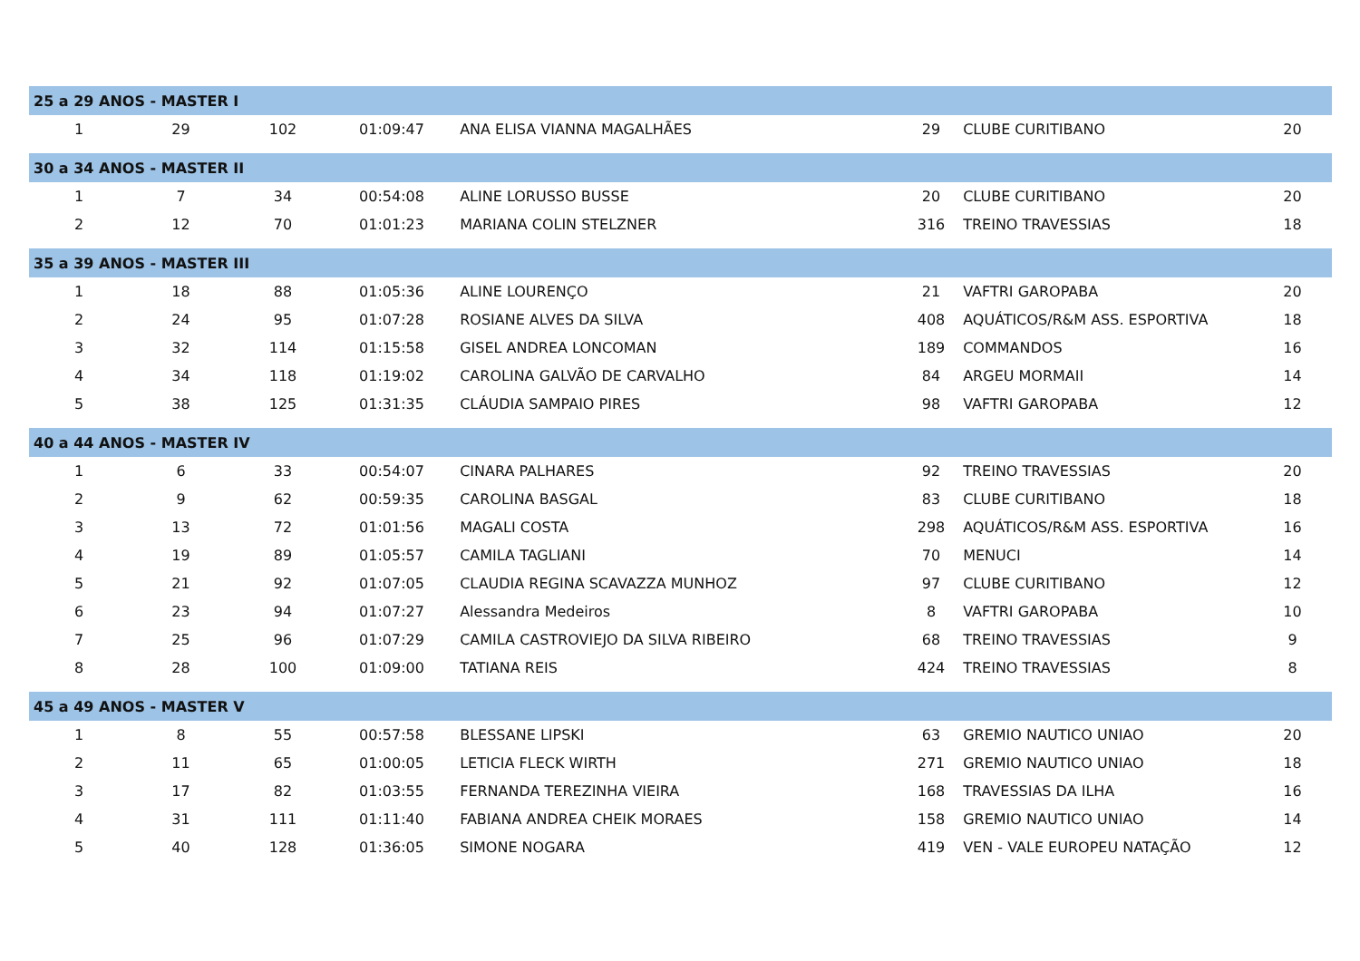| 25 a 29 ANOS - MASTER I | | | | | | | |
| 1 | 29 | 102 | 01:09:47 | ANA ELISA VIANNA MAGALHÃES | 29 | CLUBE CURITIBANO | 20 |
| 30 a 34 ANOS - MASTER II | | | | | | | |
| 1 | 7 | 34 | 00:54:08 | ALINE LORUSSO BUSSE | 20 | CLUBE CURITIBANO | 20 |
| 2 | 12 | 70 | 01:01:23 | MARIANA COLIN STELZNER | 316 | TREINO TRAVESSIAS | 18 |
| 35 a 39 ANOS - MASTER III | | | | | | | |
| 1 | 18 | 88 | 01:05:36 | ALINE LOURENÇO | 21 | VAFTRI GAROPABA | 20 |
| 2 | 24 | 95 | 01:07:28 | ROSIANE ALVES DA SILVA | 408 | AQUÁTICOS/R&M ASS. ESPORTIVA | 18 |
| 3 | 32 | 114 | 01:15:58 | GISEL ANDREA LONCOMAN | 189 | COMMANDOS | 16 |
| 4 | 34 | 118 | 01:19:02 | CAROLINA GALVÃO DE CARVALHO | 84 | ARGEU MORMAII | 14 |
| 5 | 38 | 125 | 01:31:35 | CLÁUDIA SAMPAIO PIRES | 98 | VAFTRI GAROPABA | 12 |
| 40 a 44 ANOS - MASTER IV | | | | | | | |
| 1 | 6 | 33 | 00:54:07 | CINARA PALHARES | 92 | TREINO TRAVESSIAS | 20 |
| 2 | 9 | 62 | 00:59:35 | CAROLINA BASGAL | 83 | CLUBE CURITIBANO | 18 |
| 3 | 13 | 72 | 01:01:56 | MAGALI COSTA | 298 | AQUÁTICOS/R&M ASS. ESPORTIVA | 16 |
| 4 | 19 | 89 | 01:05:57 | CAMILA TAGLIANI | 70 | MENUCI | 14 |
| 5 | 21 | 92 | 01:07:05 | CLAUDIA REGINA SCAVAZZA MUNHOZ | 97 | CLUBE CURITIBANO | 12 |
| 6 | 23 | 94 | 01:07:27 | Alessandra Medeiros | 8 | VAFTRI GAROPABA | 10 |
| 7 | 25 | 96 | 01:07:29 | CAMILA CASTROVIEJO DA SILVA RIBEIRO | 68 | TREINO TRAVESSIAS | 9 |
| 8 | 28 | 100 | 01:09:00 | TATIANA REIS | 424 | TREINO TRAVESSIAS | 8 |
| 45 a 49 ANOS - MASTER V | | | | | | | |
| 1 | 8 | 55 | 00:57:58 | BLESSANE LIPSKI | 63 | GREMIO NAUTICO UNIAO | 20 |
| 2 | 11 | 65 | 01:00:05 | LETICIA FLECK WIRTH | 271 | GREMIO NAUTICO UNIAO | 18 |
| 3 | 17 | 82 | 01:03:55 | FERNANDA TEREZINHA VIEIRA | 168 | TRAVESSIAS DA ILHA | 16 |
| 4 | 31 | 111 | 01:11:40 | FABIANA ANDREA CHEIK MORAES | 158 | GREMIO NAUTICO UNIAO | 14 |
| 5 | 40 | 128 | 01:36:05 | SIMONE NOGARA | 419 | VEN - VALE EUROPEU NATAÇÃO | 12 |